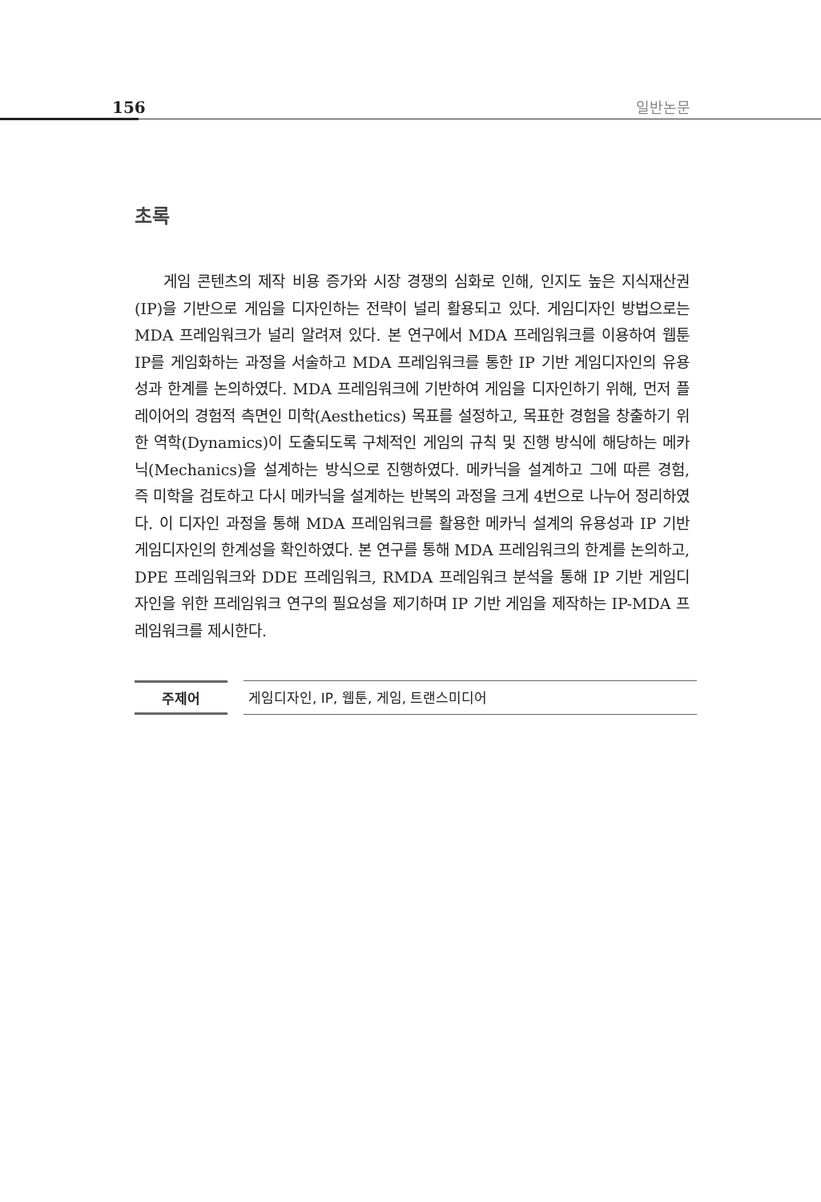156 일반논문
초록
게임 콘텐츠의 제작 비용 증가와 시장 경쟁의 심화로 인해, 인지도 높은 지식재산권(IP)을 기반으로 게임을 디자인하는 전략이 널리 활용되고 있다. 게임디자인 방법으로는 MDA 프레임워크가 널리 알려져 있다. 본 연구에서 MDA 프레임워크를 이용하여 웹툰 IP를 게임화하는 과정을 서술하고 MDA 프레임워크를 통한 IP 기반 게임디자인의 유용성과 한계를 논의하였다. MDA 프레임워크에 기반하여 게임을 디자인하기 위해, 먼저 플레이어의 경험적 측면인 미학(Aesthetics) 목표를 설정하고, 목표한 경험을 창출하기 위한 역학(Dynamics)이 도출되도록 구체적인 게임의 규칙 및 진행 방식에 해당하는 메카닉(Mechanics)을 설계하는 방식으로 진행하였다. 메카닉을 설계하고 그에 따른 경험, 즉 미학을 검토하고 다시 메카닉을 설계하는 반복의 과정을 크게 4번으로 나누어 정리하였다. 이 디자인 과정을 통해 MDA 프레임워크를 활용한 메카닉 설계의 유용성과 IP 기반 게임디자인의 한계성을 확인하였다. 본 연구를 통해 MDA 프레임워크의 한계를 논의하고, DPE 프레임워크와 DDE 프레임워크, RMDA 프레임워크 분석을 통해 IP 기반 게임디자인을 위한 프레임워크 연구의 필요성을 제기하며 IP 기반 게임을 제작하는 IP-MDA 프레임워크를 제시한다.
주제어 게임디자인, IP, 웹툰, 게임, 트랜스미디어